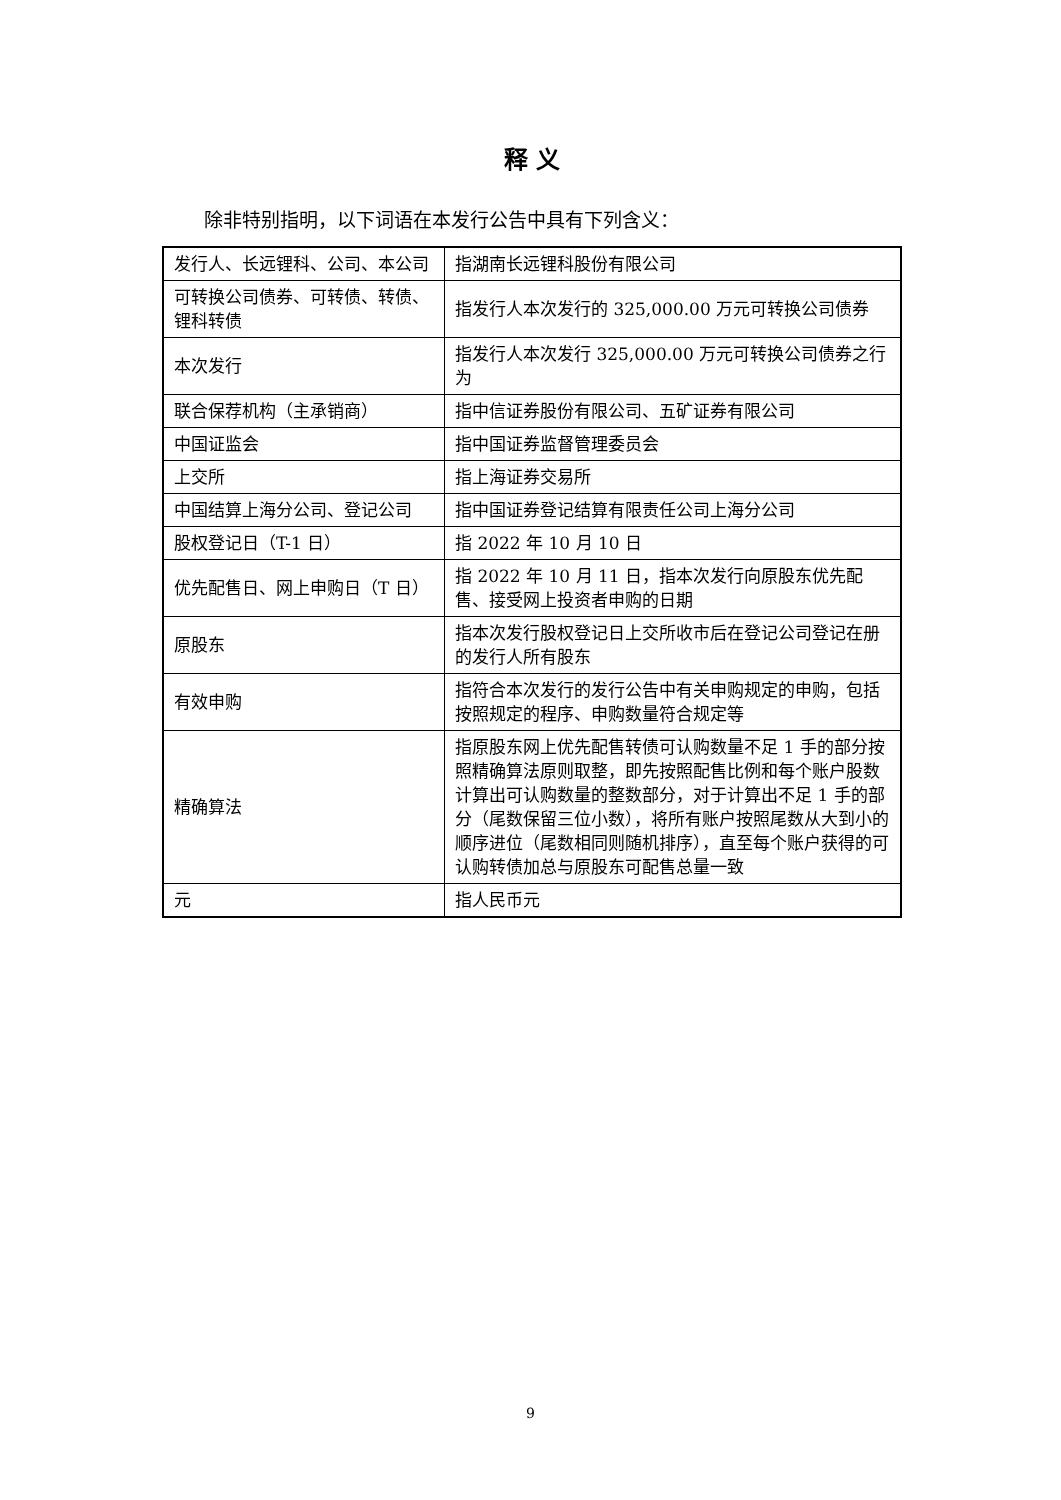释 义
除非特别指明，以下词语在本发行公告中具有下列含义：
| 发行人、长远锂科、公司、本公司 | 指湖南长远锂科股份有限公司 |
| 可转换公司债券、可转债、转债、锂科转债 | 指发行人本次发行的 325,000.00 万元可转换公司债券 |
| 本次发行 | 指发行人本次发行 325,000.00 万元可转换公司债券之行为 |
| 联合保荐机构（主承销商） | 指中信证券股份有限公司、五矿证券有限公司 |
| 中国证监会 | 指中国证券监督管理委员会 |
| 上交所 | 指上海证券交易所 |
| 中国结算上海分公司、登记公司 | 指中国证券登记结算有限责任公司上海分公司 |
| 股权登记日（T-1 日） | 指 2022 年 10 月 10 日 |
| 优先配售日、网上申购日（T 日） | 指 2022 年 10 月 11 日，指本次发行向原股东优先配售、接受网上投资者申购的日期 |
| 原股东 | 指本次发行股权登记日上交所收市后在登记公司登记在册的发行人所有股东 |
| 有效申购 | 指符合本次发行的发行公告中有关申购规定的申购，包括按照规定的程序、申购数量符合规定等 |
| 精确算法 | 指原股东网上优先配售转债可认购数量不足 1 手的部分按照精确算法原则取整，即先按照配售比例和每个账户股数计算出可认购数量的整数部分，对于计算出不足 1 手的部分（尾数保留三位小数），将所有账户按照尾数从大到小的顺序进位（尾数相同则随机排序），直至每个账户获得的可认购转债加总与原股东可配售总量一致 |
| 元 | 指人民币元 |
9